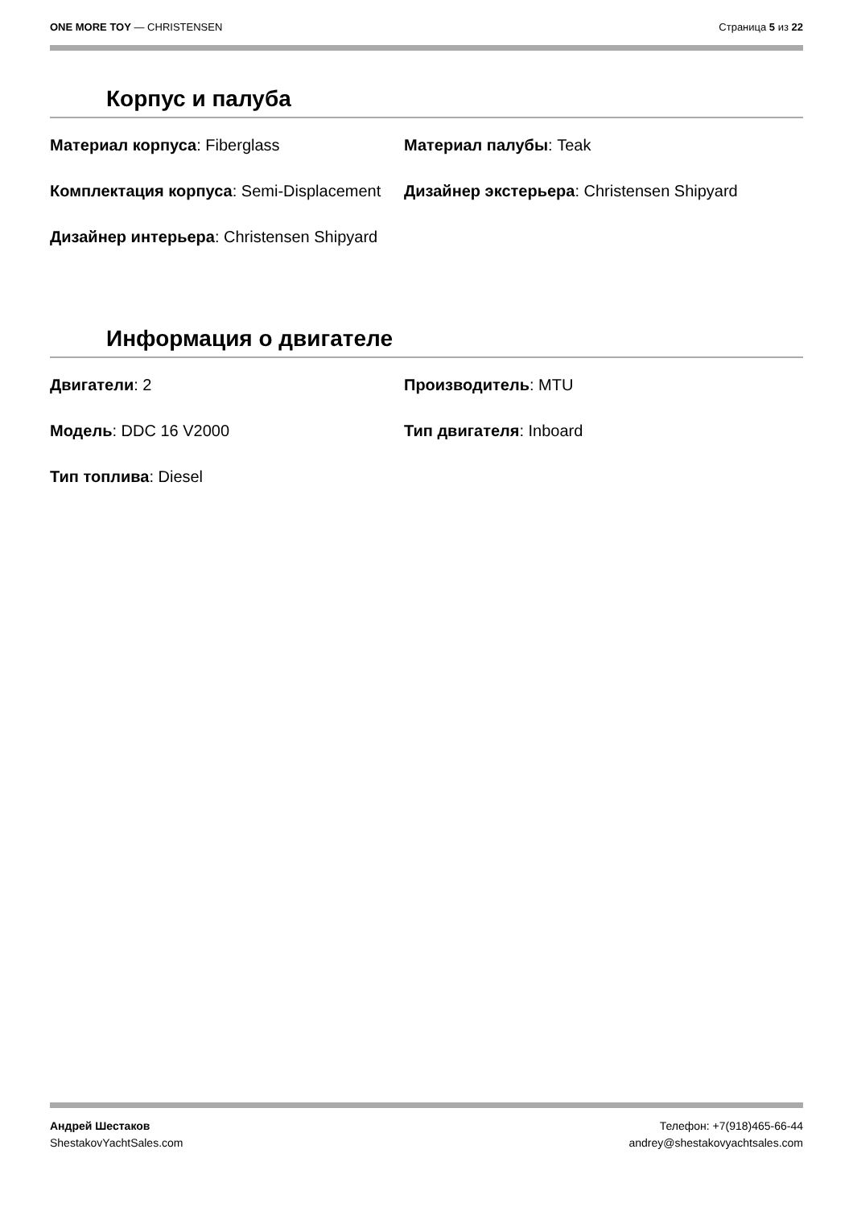ONE MORE TOY — CHRISTENSEN Страница 5 из 22
Корпус и палуба
Материал корпуса: Fiberglass
Материал палубы: Teak
Комплектация корпуса: Semi-Displacement
Дизайнер экстерьера: Christensen Shipyard
Дизайнер интерьера: Christensen Shipyard
Информация о двигателе
Двигатели: 2
Производитель: MTU
Модель: DDC 16 V2000
Тип двигателя: Inboard
Тип топлива: Diesel
Андрей Шестаков
ShestakovYachtSales.com
Телефон: +7(918)465-66-44
andrey@shestakovyachtsales.com